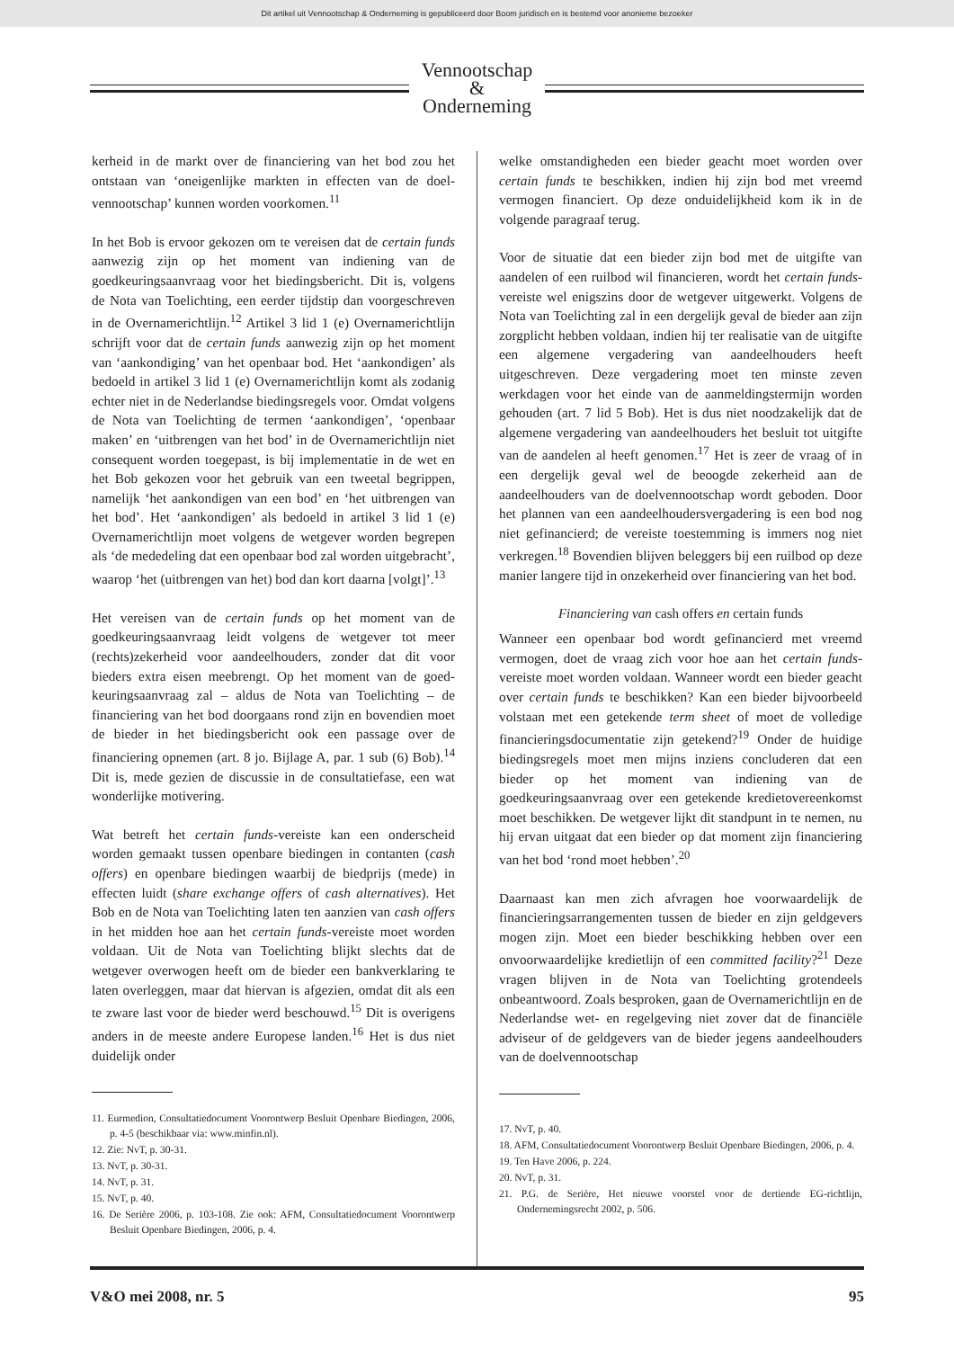Dit artikel uit Vennootschap & Onderneming is gepubliceerd door Boom juridisch en is bestemd voor anonieme bezoeker
Vennootschap
&
Onderneming
kerheid in de markt over de financiering van het bod zou het ontstaan van ‘oneigenlijke markten in effecten van de doel­vennootschap’ kunnen worden voorkomen.<sup>11</sup>
In het Bob is ervoor gekozen om te vereisen dat de certain funds aanwezig zijn op het moment van indiening van de goedkeuringsaanvraag voor het biedingsbericht. Dit is, vol­gens de Nota van Toelichting, een eerder tijdstip dan voor­geschreven in de Overnamerichtlijn.<sup>12</sup> Artikel 3 lid 1 (e) Overnamerichtlijn schrijft voor dat de certain funds aan­wezig zijn op het moment van ‘aankondiging’ van het open­baar bod. Het ‘aankondigen’ als bedoeld in artikel 3 lid 1 (e) Overnamerichtlijn komt als zodanig echter niet in de Nederlandse biedingsregels voor. Omdat volgens de Nota van Toelichting de termen ‘aankondigen’, ‘openbaar maken’ en ‘uitbrengen van het bod’ in de Overnamerichtlijn niet consequent worden toegepast, is bij implementatie in de wet en het Bob gekozen voor het gebruik van een tweetal begrippen, namelijk ‘het aankondigen van een bod’ en ‘het uitbrengen van het bod’. Het ‘aankondigen’ als bedoeld in artikel 3 lid 1 (e) Overnamerichtlijn moet volgens de wet­gever worden begrepen als ‘de mededeling dat een open­baar bod zal worden uitgebracht’, waarop ‘het (uitbrengen van het) bod dan kort daarna [volgt]’.<sup>13</sup>
Het vereisen van de certain funds op het moment van de goedkeuringsaanvraag leidt volgens de wetgever tot meer (rechts)zekerheid voor aandeelhouders, zonder dat dit voor bieders extra eisen meebrengt. Op het moment van de goed­keuringsaanvraag zal – aldus de Nota van Toelichting – de financiering van het bod doorgaans rond zijn en bovendien moet de bieder in het biedingsbericht ook een passage over de financiering opnemen (art. 8 jo. Bijlage A, par. 1 sub (6) Bob).<sup>14</sup> Dit is, mede gezien de discussie in de consultatie­fase, een wat wonderlijke motivering.
Wat betreft het certain funds-vereiste kan een onderscheid worden gemaakt tussen openbare biedingen in contanten (cash offers) en openbare biedingen waarbij de biedprijs (mede) in effecten luidt (share exchange offers of cash alter­natives). Het Bob en de Nota van Toelichting laten ten aan­zien van cash offers in het midden hoe aan het certain funds-vereiste moet worden voldaan. Uit de Nota van Toelichting blijkt slechts dat de wetgever overwogen heeft om de bieder een bankverklaring te laten overleggen, maar dat hiervan is afgezien, omdat dit als een te zware last voor de bieder werd beschouwd.<sup>15</sup> Dit is overigens anders in de meeste andere Europese landen.<sup>16</sup> Het is dus niet duidelijk onder
11. Eurmedion, Consultatiedocument Voorontwerp Besluit Openbare Biedingen, 2006, p. 4-5 (beschikbaar via: www.minfin.nl).
12. Zie: NvT, p. 30-31.
13. NvT, p. 30-31.
14. NvT, p. 31.
15. NvT, p. 40.
16. De Serière 2006, p. 103-108. Zie ook: AFM, Consultatiedocument Voorontwerp Besluit Openbare Biedingen, 2006, p. 4.
welke omstandigheden een bieder geacht moet worden over certain funds te beschikken, indien hij zijn bod met vreemd vermogen financiert. Op deze onduidelijkheid kom ik in de volgende paragraaf terug.
Voor de situatie dat een bieder zijn bod met de uitgifte van aandelen of een ruilbod wil financieren, wordt het certain funds-vereiste wel enigszins door de wetgever uitgewerkt. Volgens de Nota van Toelichting zal in een dergelijk geval de bieder aan zijn zorgplicht hebben voldaan, indien hij ter realisatie van de uitgifte een algemene vergadering van aan­deelhouders heeft uitgeschreven. Deze vergadering moet ten minste zeven werkdagen voor het einde van de aanmel­dingstermijn worden gehouden (art. 7 lid 5 Bob). Het is dus niet noodzakelijk dat de algemene vergadering van aandeel­houders het besluit tot uitgifte van de aandelen al heeft genomen.<sup>17</sup> Het is zeer de vraag of in een dergelijk geval wel de beoogde zekerheid aan de aandeelhouders van de doelvennootschap wordt geboden. Door het plannen van een aandeelhoudersvergadering is een bod nog niet gefi­nancierd; de vereiste toestemming is immers nog niet ver­kregen.<sup>18</sup> Bovendien blijven beleggers bij een ruilbod op deze manier langere tijd in onzekerheid over financiering van het bod.
Financiering van cash offers en certain funds
Wanneer een openbaar bod wordt gefinancierd met vreemd vermogen, doet de vraag zich voor hoe aan het certain funds-vereiste moet worden voldaan. Wanneer wordt een bieder geacht over certain funds te beschikken? Kan een bieder bijvoorbeeld volstaan met een getekende term sheet of moet de volledige financieringsdocumentatie zijn getekend?<sup>19</sup> Onder de huidige biedingsregels moet men mijns inziens concluderen dat een bieder op het moment van indiening van de goedkeuringsaanvraag over een getekende krediet­overeenkomst moet beschikken. De wetgever lijkt dit standpunt in te nemen, nu hij ervan uitgaat dat een bieder op dat moment zijn financiering van het bod ‘rond moet heb­ben’.<sup>20</sup>
Daarnaast kan men zich afvragen hoe voorwaardelijk de financieringsarrangementen tussen de bieder en zijn geld­gevers mogen zijn. Moet een bieder beschikking hebben over een onvoorwaardelijke kredietlijn of een committed facility?<sup>21</sup> Deze vragen blijven in de Nota van Toelichting grotendeels onbeantwoord. Zoals besproken, gaan de Over­namerichtlijn en de Nederlandse wet- en regelgeving niet zover dat de financiële adviseur of de geldgevers van de bieder jegens aandeelhouders van de doelvennootschap
17. NvT, p. 40.
18. AFM, Consultatiedocument Voorontwerp Besluit Openbare Biedingen, 2006, p. 4.
19. Ten Have 2006, p. 224.
20. NvT, p. 31.
21. P.G. de Serière, Het nieuwe voorstel voor de dertiende EG-richtlijn, Ondernemingsrecht 2002, p. 506.
V&O mei 2008, nr. 5 95